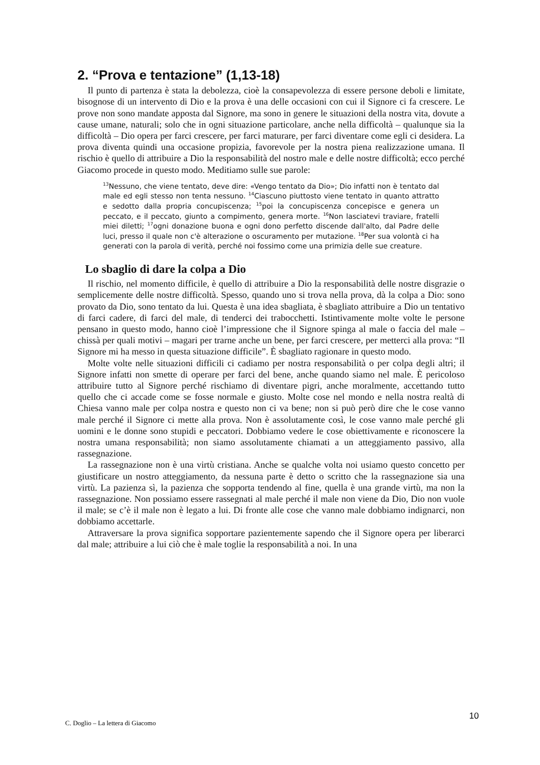2. “Prova e tentazione” (1,13-18)
Il punto di partenza è stata la debolezza, cioè la consapevolezza di essere persone deboli e limitate, bisognose di un intervento di Dio e la prova è una delle occasioni con cui il Signore ci fa crescere. Le prove non sono mandate apposta dal Signore, ma sono in genere le situazioni della nostra vita, dovute a cause umane, naturali; solo che in ogni situazione particolare, anche nella difficoltà – qualunque sia la difficoltà – Dio opera per farci crescere, per farci maturare, per farci diventare come egli ci desidera. La prova diventa quindi una occasione propizia, favorevole per la nostra piena realizzazione umana. Il rischio è quello di attribuire a Dio la responsabilità del nostro male e delle nostre difficoltà; ecco perché Giacomo procede in questo modo. Meditiamo sulle sue parole:
<sup>13</sup> Nessuno, che viene tentato, deve dire: «Vengo tentato da Dio»; Dio infatti non è tentato dal male ed egli stesso non tenta nessuno. <sup>14</sup>Ciascuno piuttosto viene tentato in quanto attratto e sedotto dalla propria concupiscenza; <sup>15</sup>poi la concupiscenza concepisce e genera un peccato, e il peccato, giunto a compimento, genera morte. <sup>16</sup>Non lasciatevi traviare, fratelli miei diletti; <sup>17</sup>ogni donazione buona e ogni dono perfetto discende dall'alto, dal Padre delle luci, presso il quale non c'è alterazione o oscuramento per mutazione. <sup>18</sup>Per sua volontà ci ha generati con la parola di verità, perché noi fossimo come una primizia delle sue creature.
Lo sbaglio di dare la colpa a Dio
Il rischio, nel momento difficile, è quello di attribuire a Dio la responsabilità delle nostre disgrazie o semplicemente delle nostre difficoltà. Spesso, quando uno si trova nella prova, dà la colpa a Dio: sono provato da Dio, sono tentato da lui. Questa è una idea sbagliata, è sbagliato attribuire a Dio un tentativo di farci cadere, di farci del male, di tenderci dei trabocchetti. Istintivamente molte volte le persone pensano in questo modo, hanno cioè l’impressione che il Signore spinga al male o faccia del male – chissà per quali motivi – magari per trarne anche un bene, per farci crescere, per metterci alla prova: “Il Signore mi ha messo in questa situazione difficile”. È sbagliato ragionare in questo modo.
Molte volte nelle situazioni difficili ci cadiamo per nostra responsabilità o per colpa degli altri; il Signore infatti non smette di operare per farci del bene, anche quando siamo nel male. È pericoloso attribuire tutto al Signore perché rischiamo di diventare pigri, anche moralmente, accettando tutto quello che ci accade come se fosse normale e giusto. Molte cose nel mondo e nella nostra realtà di Chiesa vanno male per colpa nostra e questo non ci va bene; non si può però dire che le cose vanno male perché il Signore ci mette alla prova. Non è assolutamente così, le cose vanno male perché gli uomini e le donne sono stupidi e peccatori. Dobbiamo vedere le cose obiettivamente e riconoscere la nostra umana responsabilità; non siamo assolutamente chiamati a un atteggiamento passivo, alla rassegnazione.
La rassegnazione non è una virtù cristiana. Anche se qualche volta noi usiamo questo concetto per giustificare un nostro atteggiamento, da nessuna parte è detto o scritto che la rassegnazione sia una virtù. La pazienza sì, la pazienza che sopporta tendendo al fine, quella è una grande virtù, ma non la rassegnazione. Non possiamo essere rassegnati al male perché il male non viene da Dio, Dio non vuole il male; se c’è il male non è legato a lui. Di fronte alle cose che vanno male dobbiamo indignarci, non dobbiamo accettarle.
Attraversare la prova significa sopportare pazientemente sapendo che il Signore opera per liberarci dal male; attribuire a lui ciò che è male toglie la responsabilità a noi. In una
C. Doglio – La lettera di Giacomo 10